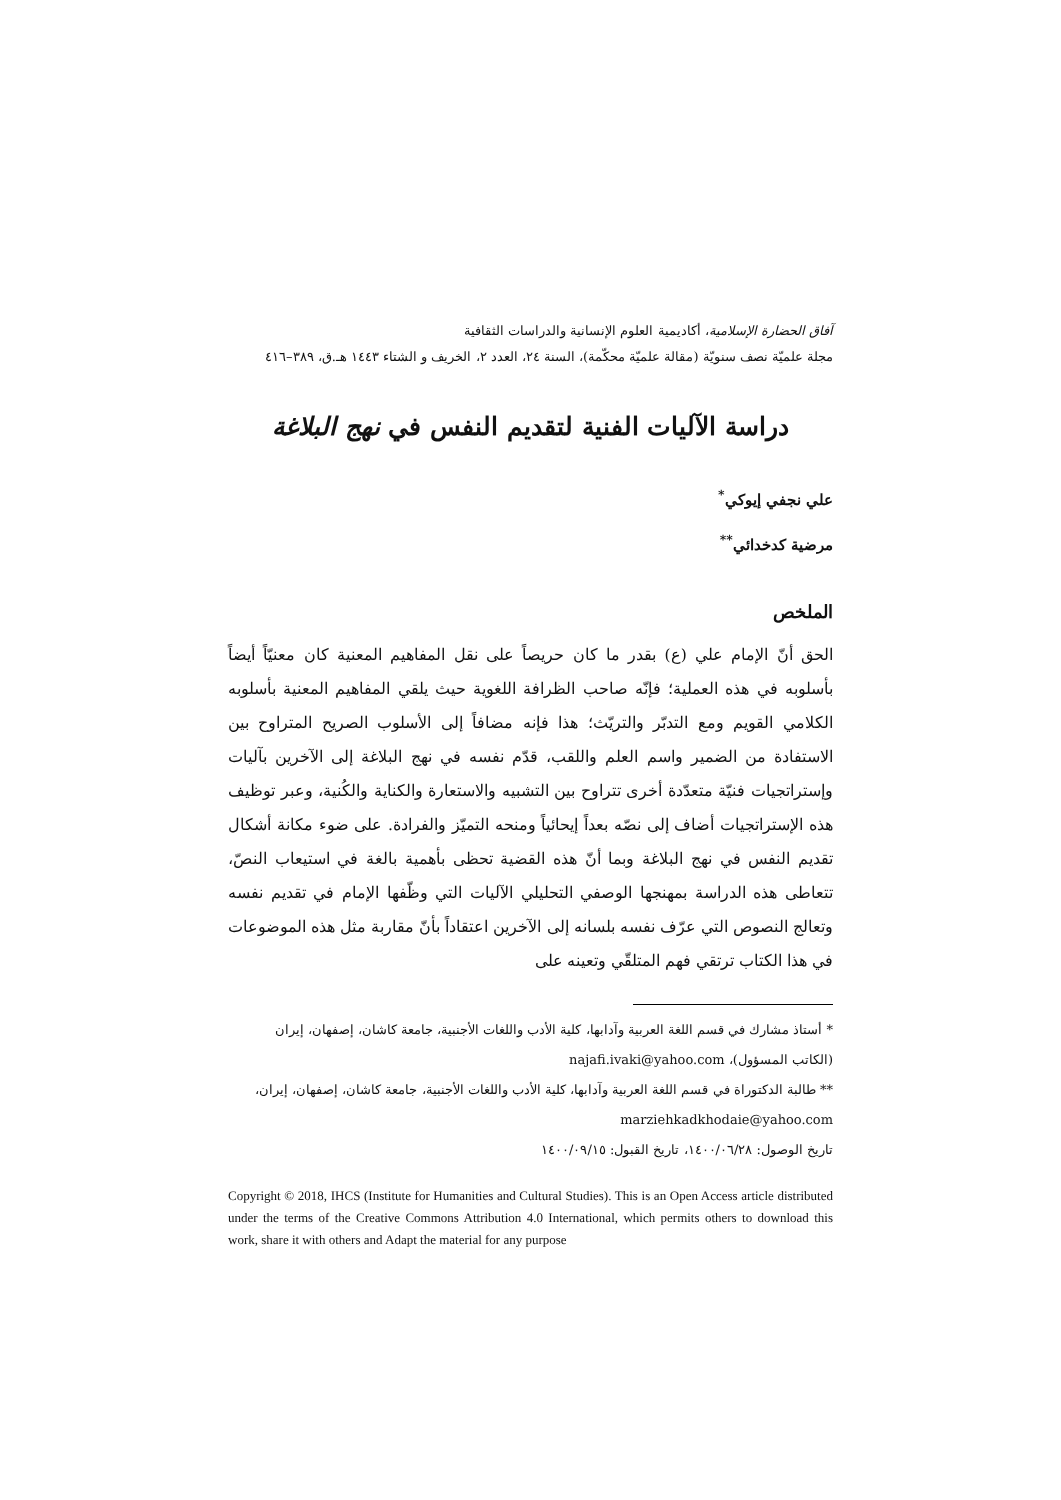آفاق الحضارة الإسلامية، أكاديمية العلوم الإنسانية والدراسات الثقافية
مجلة علميّة نصف سنويّة (مقالة علميّة محكّمة)، السنة ٢٤، العدد ٢، الخريف و الشتاء ١٤٤٣ هـ.ق، ٣٨٩–٤١٦
دراسة الآليات الفنية لتقديم النفس في نهج البلاغة
علي نجفي إيوكي<sup>*</sup>
مرضية كدخدائي<sup>**</sup>
الملخص
الحق أنّ الإمام علي (ع) بقدر ما كان حريصاً على نقل المفاهيم المعنية كان معنيّاً أيضاً بأسلوبه في هذه العملية؛ فإنّه صاحب الظرافة اللغوية حيث يلقي المفاهيم المعنية بأسلوبه الكلامي القويم ومع التدبّر والتريّث؛ هذا فإنه مضافاً إلى الأسلوب الصريح المتراوح بين الاستفادة من الضمير واسم العلم واللقب، قدّم نفسه في نهج البلاغة إلى الآخرين بآليات وإستراتجيات فنيّة متعدّدة أخرى تتراوح بين التشبيه والاستعارة والكناية والكُنية، وعبر توظيف هذه الإستراتجيات أضاف إلى نصّه بعداً إيحائياً ومنحه التميّز والفرادة. على ضوء مكانة أشكال تقديم النفس في نهج البلاغة وبما أنّ هذه القضية تحظى بأهمية بالغة في استيعاب النصّ، تتعاطى هذه الدراسة بمهنجها الوصفي التحليلي الآليات التي وظّفها الإمام في تقديم نفسه وتعالج النصوص التي عرّف نفسه بلسانه إلى الآخرين اعتقاداً بأنّ مقاربة مثل هذه الموضوعات في هذا الكتاب ترتقي فهم المتلقّي وتعينه على
* أستاذ مشارك في قسم اللغة العربية وآدابها، كلية الأدب واللغات الأجنبية، جامعة كاشان، إصفهان، إيران
(الكاتب المسؤول)، najafi.ivaki@yahoo.com
** طالبة الدكتوراة في قسم اللغة العربية وآدابها، كلية الأدب واللغات الأجنبية، جامعة كاشان، إصفهان، إيران،
marziehkadkhodaie@yahoo.com
تاريخ الوصول: ١٤٠٠/٠٦/٢٨، تاريخ القبول: ١٤٠٠/٠٩/١٥
Copyright © 2018, IHCS (Institute for Humanities and Cultural Studies). This is an Open Access article distributed under the terms of the Creative Commons Attribution 4.0 International, which permits others to download this work, share it with others and Adapt the material for any purpose